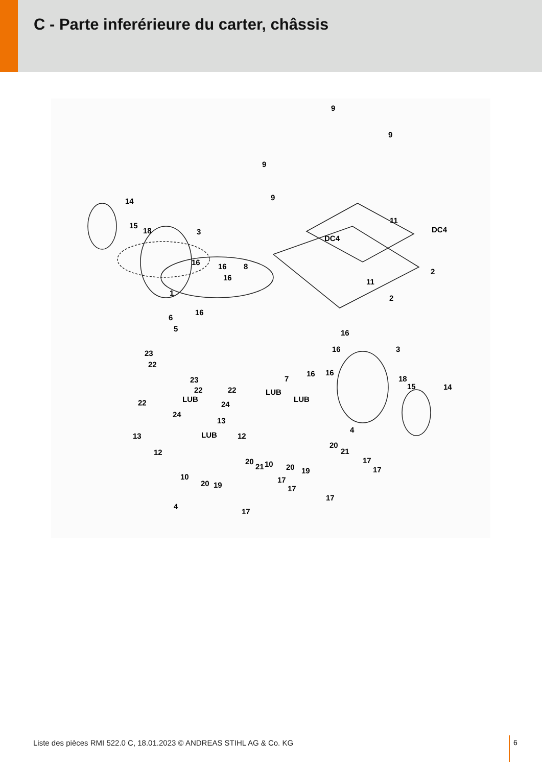C - Parte inferérieure du carter, châssis
9
9
9
9 14
15
18 3
11
DC4
DC4
16 16 8
16
2
11
2
1
16
6
5 16
16 3 23
22
16 16
23
22
7 18
15 14 22 LUB
LUB LUB 22 24
24
13
4
13 LUB 12
20
21 12
20
21 10 20 19
17
17
10
20 19
17
17
17
4
17
Liste des pièces RMI 522.0 C, 18.01.2023 © ANDREAS STIHL AG & Co. KG
6